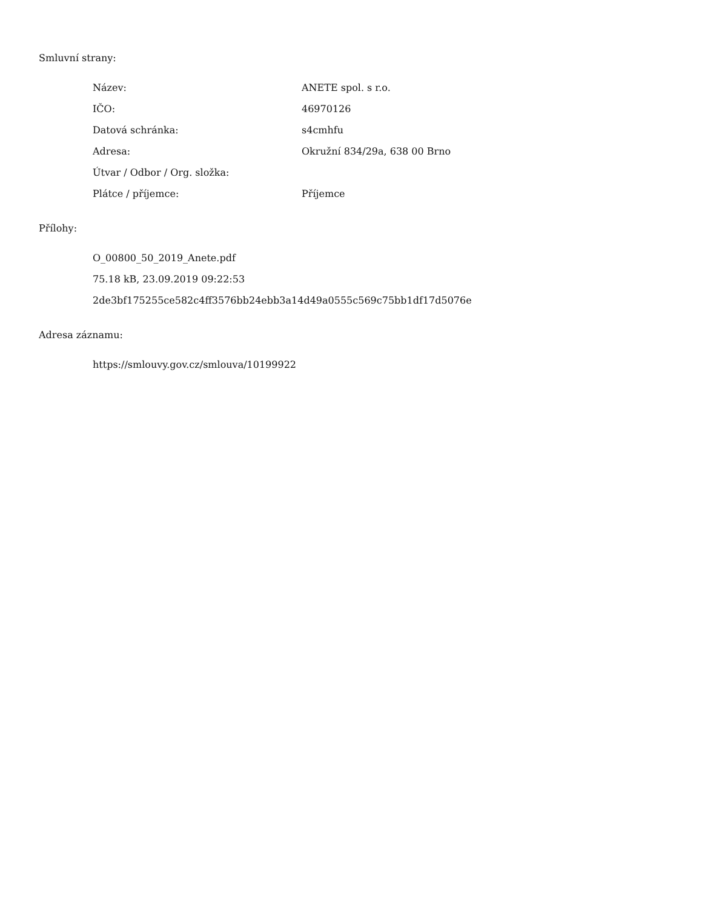Smluvní strany:
| Název: | ANETE spol. s r.o. |
| IČO: | 46970126 |
| Datová schránka: | s4cmhfu |
| Adresa: | Okružní 834/29a, 638 00 Brno |
| Útvar / Odbor / Org. složka: | |
| Plátce / příjemce: | Příjemce |
Přílohy:
O_00800_50_2019_Anete.pdf
75.18 kB, 23.09.2019 09:22:53
2de3bf175255ce582c4ff3576bb24ebb3a14d49a0555c569c75bb1df17d5076e
Adresa záznamu:
https://smlouvy.gov.cz/smlouva/10199922